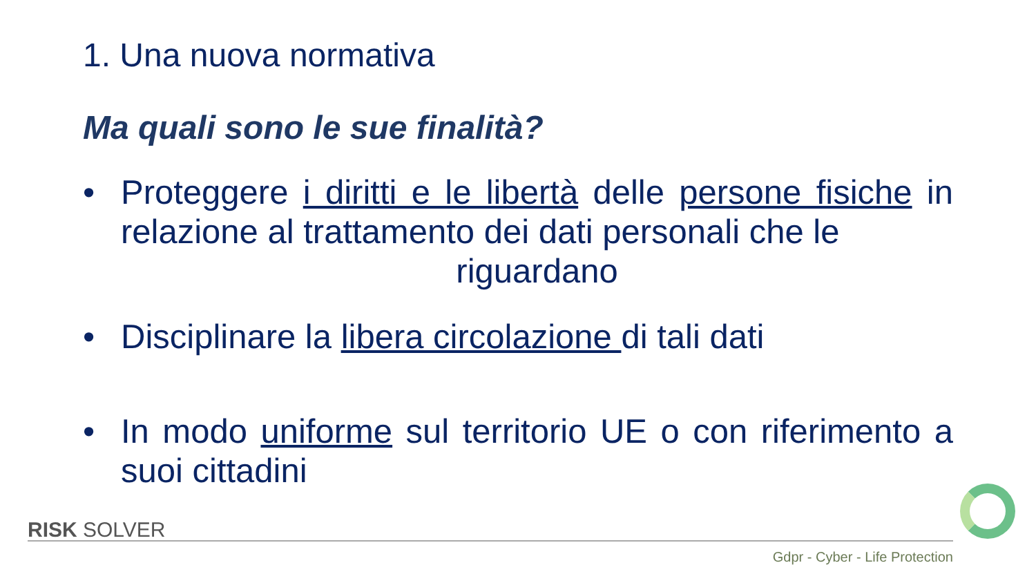1. Una nuova normativa
Ma quali sono le sue finalità?
• Proteggere i diritti e le libertà delle persone fisiche in relazione al trattamento dei dati personali che le
riguardano
• Disciplinare la libera circolazione di tali dati
• In modo uniforme sul territorio UE o con riferimento a suoi cittadini
RISK SOLVER
Gdpr - Cyber - Life Protection